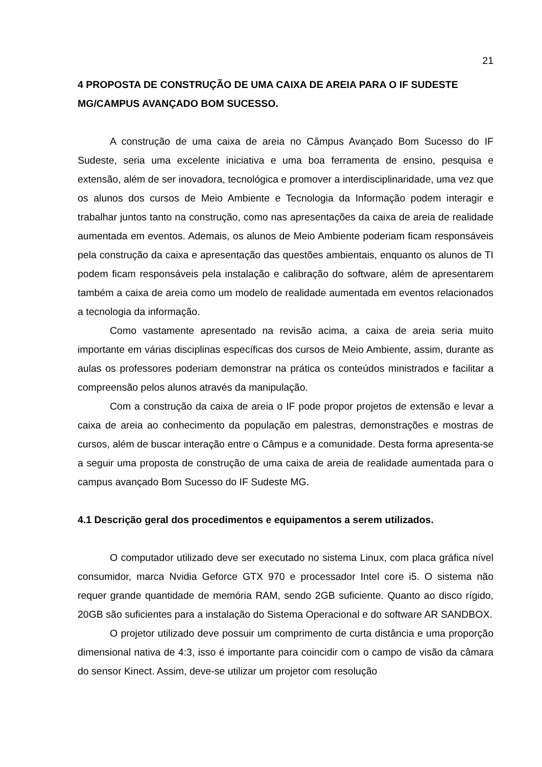21
4 PROPOSTA DE CONSTRUÇÃO DE UMA CAIXA DE AREIA PARA O IF SUDESTE MG/CAMPUS AVANÇADO BOM SUCESSO.
A construção de uma caixa de areia no Câmpus Avançado Bom Sucesso do IF Sudeste, seria uma excelente iniciativa e uma boa ferramenta de ensino, pesquisa e extensão, além de ser inovadora, tecnológica e promover a interdisciplinaridade, uma vez que os alunos dos cursos de Meio Ambiente e Tecnologia da Informação podem interagir e trabalhar juntos tanto na construção, como nas apresentações da caixa de areia de realidade aumentada em eventos. Ademais, os alunos de Meio Ambiente poderiam ficam responsáveis pela construção da caixa e apresentação das questões ambientais, enquanto os alunos de TI podem ficam responsáveis pela instalação e calibração do software, além de apresentarem também a caixa de areia como um modelo de realidade aumentada em eventos relacionados a tecnologia da informação.
Como vastamente apresentado na revisão acima, a caixa de areia seria muito importante em várias disciplinas específicas dos cursos de Meio Ambiente, assim, durante as aulas os professores poderiam demonstrar na prática os conteúdos ministrados e facilitar a compreensão pelos alunos através da manipulação.
Com a construção da caixa de areia o IF pode propor projetos de extensão e levar a caixa de areia ao conhecimento da população em palestras, demonstrações e mostras de cursos, além de buscar interação entre o Câmpus e a comunidade. Desta forma apresenta-se a seguir uma proposta de construção de uma caixa de areia de realidade aumentada para o campus avançado Bom Sucesso do IF Sudeste MG.
4.1 Descrição geral dos procedimentos e equipamentos a serem utilizados.
O computador utilizado deve ser executado no sistema Linux, com placa gráfica nível consumidor, marca Nvidia Geforce GTX 970 e processador Intel core i5. O sistema não requer grande quantidade de memória RAM, sendo 2GB suficiente. Quanto ao disco rígido, 20GB são suficientes para a instalação do Sistema Operacional e do software AR SANDBOX.
O projetor utilizado deve possuir um comprimento de curta distância e uma proporção dimensional nativa de 4:3, isso é importante para coincidir com o campo de visão da câmara do sensor Kinect. Assim, deve-se utilizar um projetor com resolução